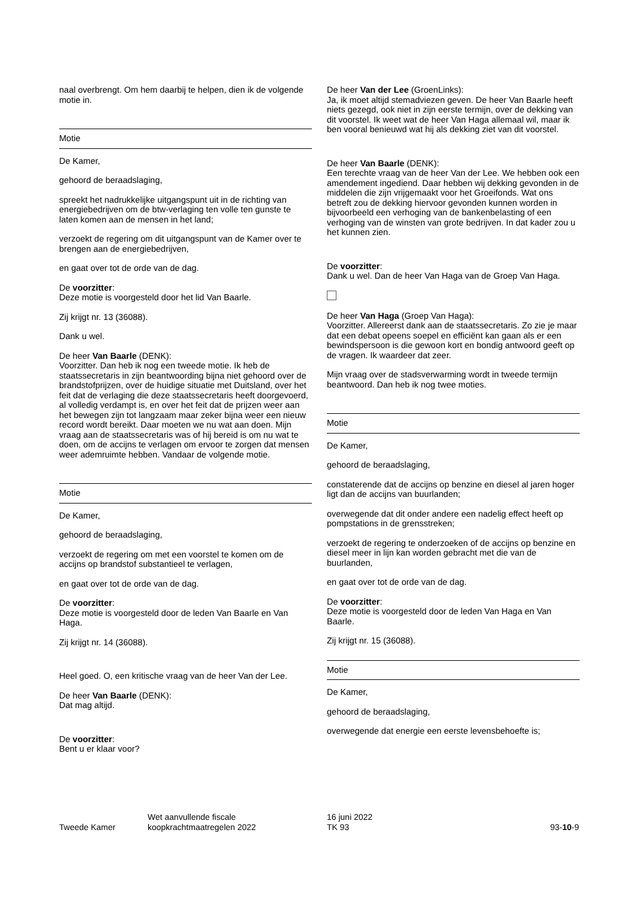naal overbrengt. Om hem daarbij te helpen, dien ik de volgende motie in.
Motie
De Kamer,
gehoord de beraadslaging,
spreekt het nadrukkelijke uitgangspunt uit in de richting van energiebedrijven om de btw-verlaging ten volle ten gunste te laten komen aan de mensen in het land;
verzoekt de regering om dit uitgangspunt van de Kamer over te brengen aan de energiebedrijven,
en gaat over tot de orde van de dag.
De voorzitter:
Deze motie is voorgesteld door het lid Van Baarle.
Zij krijgt nr. 13 (36088).
Dank u wel.
De heer Van Baarle (DENK):
Voorzitter. Dan heb ik nog een tweede motie. Ik heb de staatssecretaris in zijn beantwoording bijna niet gehoord over de brandstofprijzen, over de huidige situatie met Duitsland, over het feit dat de verlaging die deze staatssecretaris heeft doorgevoerd, al volledig verdampt is, en over het feit dat de prijzen weer aan het bewegen zijn tot langzaam maar zeker bijna weer een nieuw record wordt bereikt. Daar moeten we nu wat aan doen. Mijn vraag aan de staatssecretaris was of hij bereid is om nu wat te doen, om de accijns te verlagen om ervoor te zorgen dat mensen weer ademruimte hebben. Vandaar de volgende motie.
Motie
De Kamer,
gehoord de beraadslaging,
verzoekt de regering om met een voorstel te komen om de accijns op brandstof substantieel te verlagen,
en gaat over tot de orde van de dag.
De voorzitter:
Deze motie is voorgesteld door de leden Van Baarle en Van Haga.
Zij krijgt nr. 14 (36088).
Heel goed. O, een kritische vraag van de heer Van der Lee.
De heer Van Baarle (DENK):
Dat mag altijd.
De voorzitter:
Bent u er klaar voor?
De heer Van der Lee (GroenLinks):
Ja, ik moet altijd stemadviezen geven. De heer Van Baarle heeft niets gezegd, ook niet in zijn eerste termijn, over de dekking van dit voorstel. Ik weet wat de heer Van Haga allemaal wil, maar ik ben vooral benieuwd wat hij als dekking ziet van dit voorstel.
De heer Van Baarle (DENK):
Een terechte vraag van de heer Van der Lee. We hebben ook een amendement ingediend. Daar hebben wij dekking gevonden in de middelen die zijn vrijgemaakt voor het Groeifonds. Wat ons betreft zou de dekking hiervoor gevonden kunnen worden in bijvoorbeeld een verhoging van de bankenbelasting of een verhoging van de winsten van grote bedrijven. In dat kader zou u het kunnen zien.
De voorzitter:
Dank u wel. Dan de heer Van Haga van de Groep Van Haga.
De heer Van Haga (Groep Van Haga):
Voorzitter. Allereerst dank aan de staatssecretaris. Zo zie je maar dat een debat opeens soepel en efficiënt kan gaan als er een bewindspersoon is die gewoon kort en bondig antwoord geeft op de vragen. Ik waardeer dat zeer.
Mijn vraag over de stadsverwarming wordt in tweede termijn beantwoord. Dan heb ik nog twee moties.
Motie
De Kamer,
gehoord de beraadslaging,
constaterende dat de accijns op benzine en diesel al jaren hoger ligt dan de accijns van buurlanden;
overwegende dat dit onder andere een nadelig effect heeft op pompstations in de grensstreken;
verzoekt de regering te onderzoeken of de accijns op benzine en diesel meer in lijn kan worden gebracht met die van de buurlanden,
en gaat over tot de orde van de dag.
De voorzitter:
Deze motie is voorgesteld door de leden Van Haga en Van Baarle.
Zij krijgt nr. 15 (36088).
Motie
De Kamer,
gehoord de beraadslaging,
overwegende dat energie een eerste levensbehoefte is;
Tweede Kamer
Wet aanvullende fiscale
koopkrachtmaatregelen 2022
16 juni 2022
TK 93
93-10-9